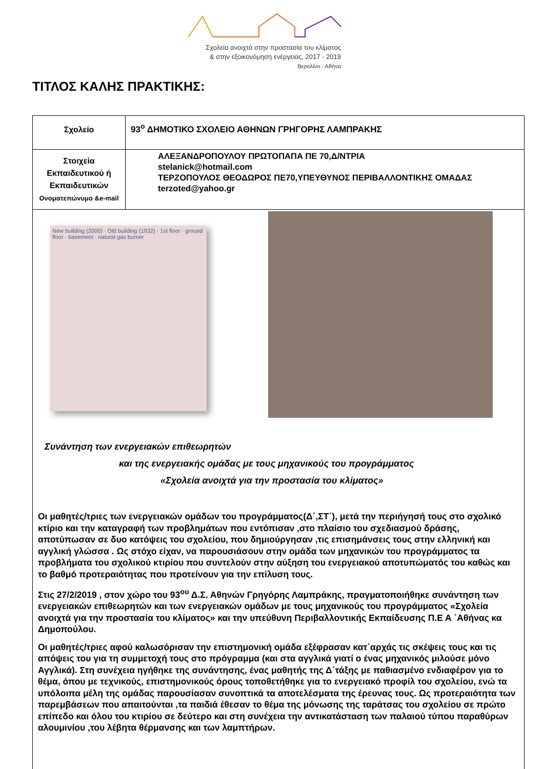Σχολεία ανοιχτά στην προστασία του κλίματος
& στην εξοικονόμηση ενέργειας, 2017 - 2019
Βερολίνο - Αθήνα
ΤΙΤΛΟΣ ΚΑΛΗΣ ΠΡΑΚΤΙΚΗΣ:
| Σχολείο | 93<sup>ο</sup> ΔΗΜΟΤΙΚΟ ΣΧΟΛΕΙΟ ΑΘΗΝΩΝ ΓΡΗΓΟΡΗΣ ΛΑΜΠΡΑΚΗΣ |
| Στοιχεία Εκπαιδευτικού ή Εκπαιδευτικών Ονοματεπώνυμο &e-mail | ΑΛΕΞΑΝΔΡΟΠΟΥΛΟΥ ΠΡΩΤΟΠΑΠΑ ΠΕ 70,Δ/ΝΤΡΙΑ stelanick@hotmail.com ΤΕΡΖΟΠΟΥΛΟΣ ΘΕΟΔΩΡΟΣ ΠΕ70,ΥΠΕΥΘΥΝΟΣ ΠΕΡΙΒΑΛΛΟΝΤΙΚΗΣ ΟΜΑΔΑΣ terzoted@yahoo.gr |
| New building (2000) · Old building (1932) · 1st floor · ground floor · basement · natural gas burner Συνάντηση των ενεργειακών επιθεωρητών και της ενεργειακής ομάδας με τους μηχανικούς του προγράμματος «Σχολεία ανοιχτά για την προστασία του κλίματος» Οι μαθητές/τριες των ενεργειακών ομάδων του προγράμματος(Δ΄,ΣΤ΄), μετά την περιήγησή τους στο σχολικό κτίριο και την καταγραφή των προβλημάτων που εντόπισαν ,στο πλαίσιο του σχεδιασμού δράσης, αποτύπωσαν σε δυο κατόψεις του σχολείου, που δημιούργησαν ,τις επισημάνσεις τους στην ελληνική και αγγλική γλώσσα . Ως στόχο είχαν, να παρουσιάσουν στην ομάδα των μηχανικών του προγράμματος τα προβλήματα του σχολικού κτιρίου που συντελούν στην αύξηση του ενεργειακού αποτυπώματός του καθώς και το βαθμό προτεραιότητας που προτείνουν για την επίλυση τους. Στις 27/2/2019 , στον χώρο του 93<sup>ου</sup> Δ.Σ. Αθηνών Γρηγόρης Λαμπράκης, πραγματοποιήθηκε συνάντηση των ενεργειακών επιθεωρητών και των ενεργειακών ομάδων με τους μηχανικούς του προγράμματος «Σχολεία ανοιχτά για την προστασία του κλίματος» και την υπεύθυνη Περιβαλλοντικής Εκπαίδευσης Π.Ε Α ΄Αθήνας κα Δημοπούλου. Οι μαθητές/τριες αφού καλωσόρισαν την επιστημονική ομάδα εξέφρασαν κατ΄αρχάς τις σκέψεις τους και τις απόψεις του για τη συμμετοχή τους στο πρόγραμμα (και στα αγγλικά γιατί ο ένας μηχανικός μιλούσε μόνο Αγγλικά). Στη συνέχεια ηγήθηκε της συνάντησης, ένας μαθητής της Δ΄τάξης με παθιασμένο ενδιαφέρον για το θέμα, όπου με τεχνικούς, επιστημονικούς όρους τοποθετήθηκε για το ενεργειακό προφίλ του σχολείου, ενώ τα υπόλοιπα μέλη της ομάδας παρουσίασαν συνοπτικά τα αποτελέσματα της έρευνας τους. Ως προτεραιότητα των παρεμβάσεων που απαιτούνται ,τα παιδιά έθεσαν το θέμα της μόνωσης της ταράτσας του σχολείου σε πρώτο επίπεδο και όλου του κτιρίου σε δεύτερο και στη συνέχεια την αντικατάσταση των παλαιού τύπου παραθύρων αλουμινίου ,του λέβητα θέρμανσης και των λαμπτήρων. | |